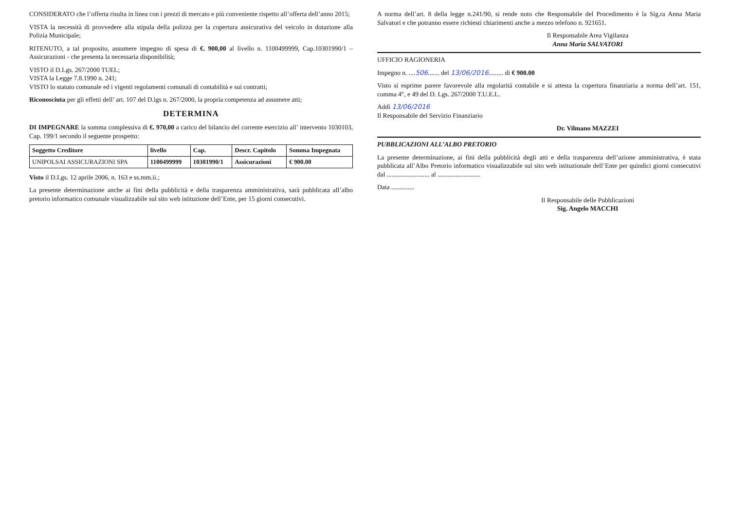CONSIDERATO che l’offerta risulta in linea con i prezzi di mercato e più conveniente rispetto all’offerta dell’anno 2015;
VISTA la necessità di provvedere alla stipula della polizza per la copertura assicurativa del veicolo in dotazione alla Polizia Municipale;
RITENUTO, a tal proposito, assumere impegno di spesa di €. 900,00 al livello n. 1100499999, Cap.10301990/1 – Assicurazioni - che presenta la necessaria disponibilità;
VISTO il D.Lgs. 267/2000 TUEL;
VISTA la Legge 7.8.1990 n. 241;
VISTO lo statuto comunale ed i vigenti regolamenti comunali di contabilità e sui contratti;
Riconosciuta per gli effetti dell’ art. 107 del D.lgs n. 267/2000, la propria competenza ad assumere atti;
DETERMINA
DI IMPEGNARE la somma complessiva di €. 970,00 a carico del bilancio del corrente esercizio all’ intervento 1030103, Cap. 199/1 secondo il seguente prospetto:
| Soggetto Creditore | livello | Cap. | Descr. Capitolo | Somma Impegnata |
| --- | --- | --- | --- | --- |
| UNIPOLSAI ASSICURAZIONI SPA | 1100499999 | 10301990/1 | Assicurazioni | € 900.00 |
Visto il D.Lgs. 12 aprile 2006, n. 163 e ss.mm.ii.;
La presente determinazione anche ai fini della pubblicità e della trasparenza amministrativa, sarà pubblicata all’albo pretorio informatico comunale visualizzabile sul sito web istituzione dell’Ente, per 15 giorni consecutivi.
A norma dell’art. 8 della legge n.241/90, si rende noto che Responsabile del Procedimento è la Sig.ra Anna Maria Salvatori e che potranno essere richiesti chiarimenti anche a mezzo telefono n. 921651.
Il Responsabile Area Vigilanza
Anna Maria SALVATORI
UFFICIO RAGIONERIA
Impegno n. ....506....... del 13/06/2016......... di € 900.00
Visto si esprime parere favorevole alla regolarità contabile e si attesta la copertura finanziaria a norma dell’art. 151, comma 4°, e 49 del D. Lgs. 267/2000 T.U.E.L.
Addì 13/06/2016
Il Responsabile del Servizio Finanziario
Dr. Vilmano MAZZEI
PUBBLICAZIONI ALL’ALBO PRETORIO
La presente determinazione, ai fini della pubblicità degli atti e della trasparenza dell’azione amministrativa, è stata pubblicata all’Albo Pretorio informatico visualizzabile sul sito web istituzionale dell’Ente per quindici giorni consecutivi dal .......................... al ..........................
Data ..............
Il Responsabile delle Pubblicazioni
Sig. Angelo MACCHI